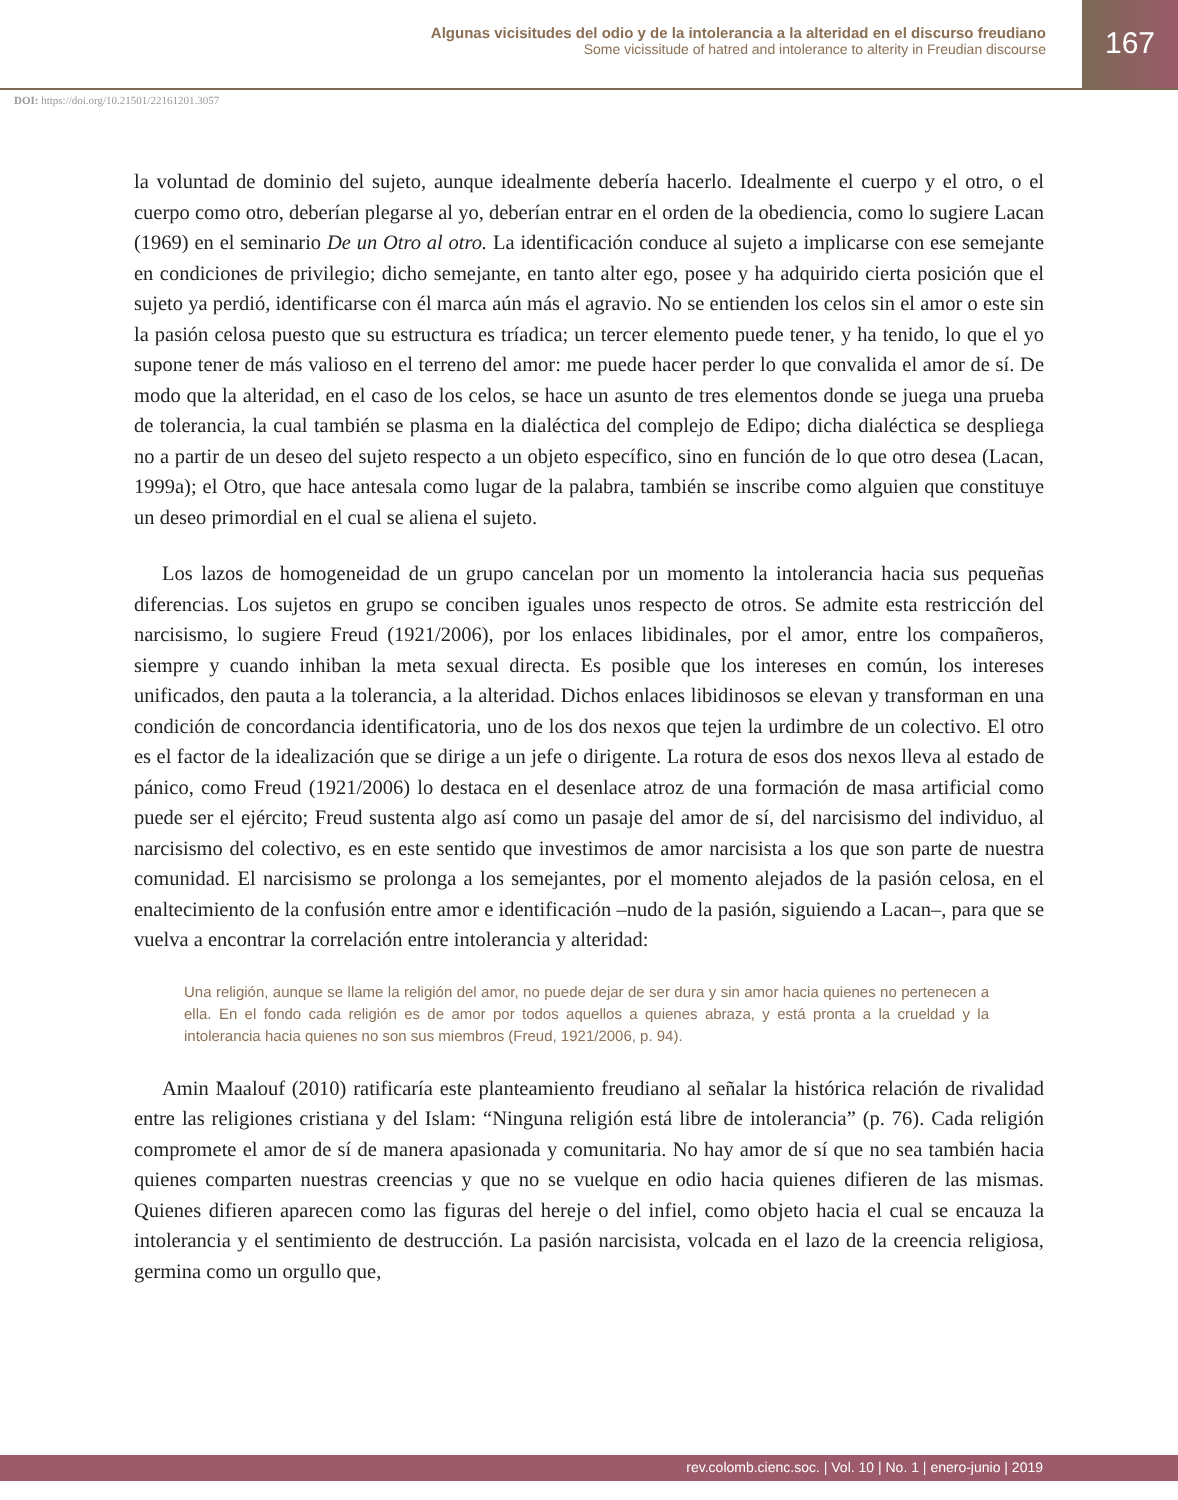Algunas vicisitudes del odio y de la intolerancia a la alteridad en el discurso freudiano
Some vicissitude of hatred and intolerance to alterity in Freudian discourse
167
DOI: https://doi.org/10.21501/22161201.3057
la voluntad de dominio del sujeto, aunque idealmente debería hacerlo. Idealmente el cuerpo y el otro, o el cuerpo como otro, deberían plegarse al yo, deberían entrar en el orden de la obediencia, como lo sugiere Lacan (1969) en el seminario De un Otro al otro. La identificación conduce al sujeto a implicarse con ese semejante en condiciones de privilegio; dicho semejante, en tanto alter ego, posee y ha adquirido cierta posición que el sujeto ya perdió, identificarse con él marca aún más el agravio. No se entienden los celos sin el amor o este sin la pasión celosa puesto que su estructura es tríadica; un tercer elemento puede tener, y ha tenido, lo que el yo supone tener de más valioso en el terreno del amor: me puede hacer perder lo que convalida el amor de sí. De modo que la alteridad, en el caso de los celos, se hace un asunto de tres elementos donde se juega una prueba de tolerancia, la cual también se plasma en la dialéctica del complejo de Edipo; dicha dialéctica se despliega no a partir de un deseo del sujeto respecto a un objeto específico, sino en función de lo que otro desea (Lacan, 1999a); el Otro, que hace antesala como lugar de la palabra, también se inscribe como alguien que constituye un deseo primordial en el cual se aliena el sujeto.
Los lazos de homogeneidad de un grupo cancelan por un momento la intolerancia hacia sus pequeñas diferencias. Los sujetos en grupo se conciben iguales unos respecto de otros. Se admite esta restricción del narcisismo, lo sugiere Freud (1921/2006), por los enlaces libidinales, por el amor, entre los compañeros, siempre y cuando inhiban la meta sexual directa. Es posible que los intereses en común, los intereses unificados, den pauta a la tolerancia, a la alteridad. Dichos enlaces libidinosos se elevan y transforman en una condición de concordancia identificatoria, uno de los dos nexos que tejen la urdimbre de un colectivo. El otro es el factor de la idealización que se dirige a un jefe o dirigente. La rotura de esos dos nexos lleva al estado de pánico, como Freud (1921/2006) lo destaca en el desenlace atroz de una formación de masa artificial como puede ser el ejército; Freud sustenta algo así como un pasaje del amor de sí, del narcisismo del individuo, al narcisismo del colectivo, es en este sentido que investimos de amor narcisista a los que son parte de nuestra comunidad. El narcisismo se prolonga a los semejantes, por el momento alejados de la pasión celosa, en el enaltecimiento de la confusión entre amor e identificación –nudo de la pasión, siguiendo a Lacan–, para que se vuelva a encontrar la correlación entre intolerancia y alteridad:
Una religión, aunque se llame la religión del amor, no puede dejar de ser dura y sin amor hacia quienes no pertenecen a ella. En el fondo cada religión es de amor por todos aquellos a quienes abraza, y está pronta a la crueldad y la intolerancia hacia quienes no son sus miembros (Freud, 1921/2006, p. 94).
Amin Maalouf (2010) ratificaría este planteamiento freudiano al señalar la histórica relación de rivalidad entre las religiones cristiana y del Islam: “Ninguna religión está libre de intolerancia” (p. 76). Cada religión compromete el amor de sí de manera apasionada y comunitaria. No hay amor de sí que no sea también hacia quienes comparten nuestras creencias y que no se vuelque en odio hacia quienes difieren de las mismas. Quienes difieren aparecen como las figuras del hereje o del infiel, como objeto hacia el cual se encauza la intolerancia y el sentimiento de destrucción. La pasión narcisista, volcada en el lazo de la creencia religiosa, germina como un orgullo que,
rev.colomb.cienc.soc. | Vol. 10 | No. 1 | enero-junio | 2019